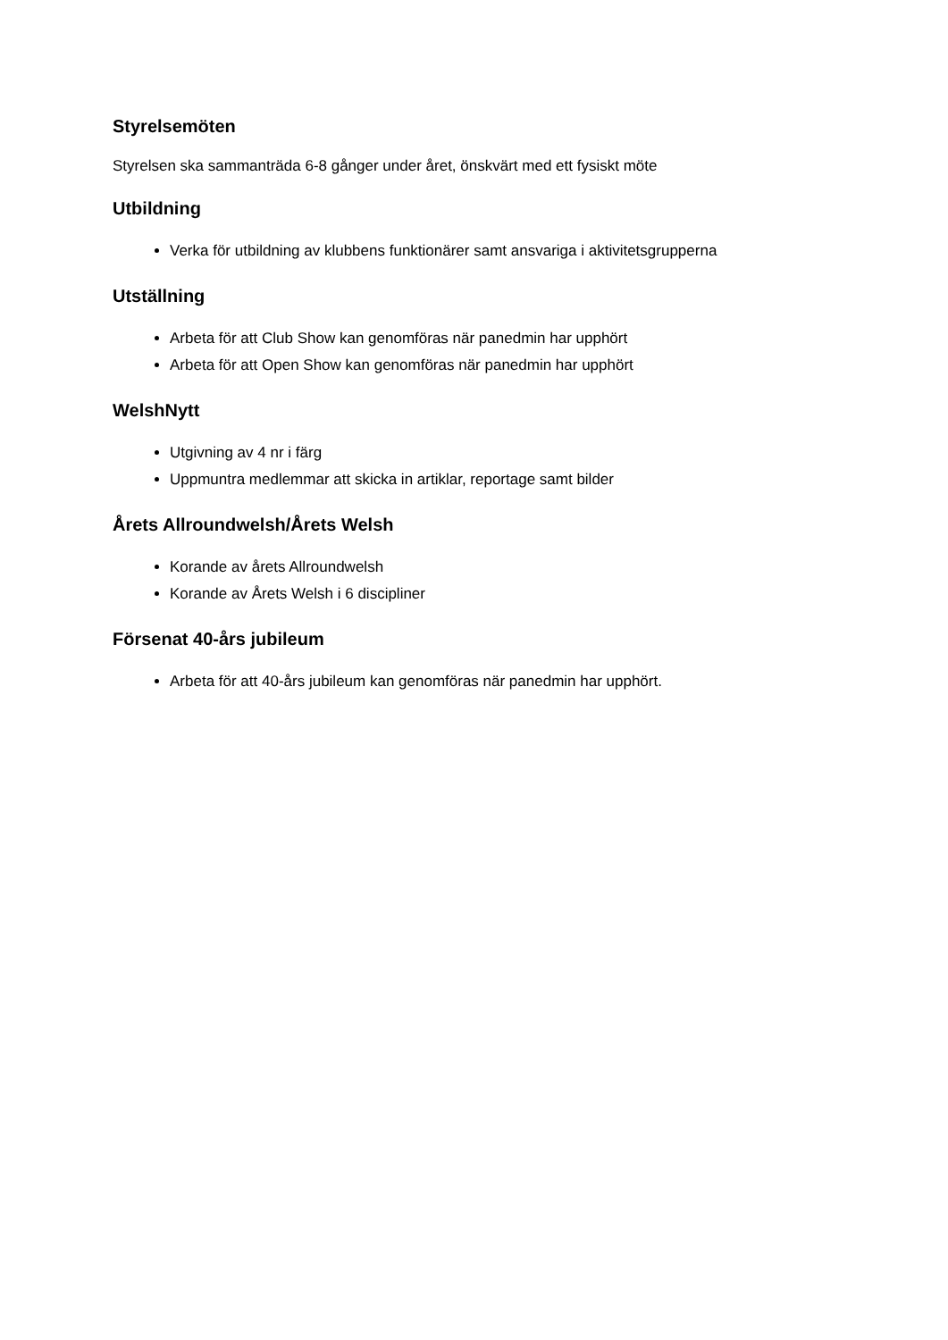Styrelsemöten
Styrelsen ska sammanträda 6-8 gånger under året, önskvärt med ett fysiskt möte
Utbildning
Verka för utbildning av klubbens funktionärer samt ansvariga i aktivitetsgrupperna
Utställning
Arbeta för att Club Show kan genomföras när panedmin har upphört
Arbeta för att Open Show kan genomföras när panedmin har upphört
WelshNytt
Utgivning av 4 nr i färg
Uppmuntra medlemmar att skicka in artiklar, reportage samt bilder
Årets Allroundwelsh/Årets Welsh
Korande av årets Allroundwelsh
Korande av Årets Welsh i 6 discipliner
Försenat 40-års jubileum
Arbeta för att 40-års jubileum kan genomföras när panedmin har upphört.